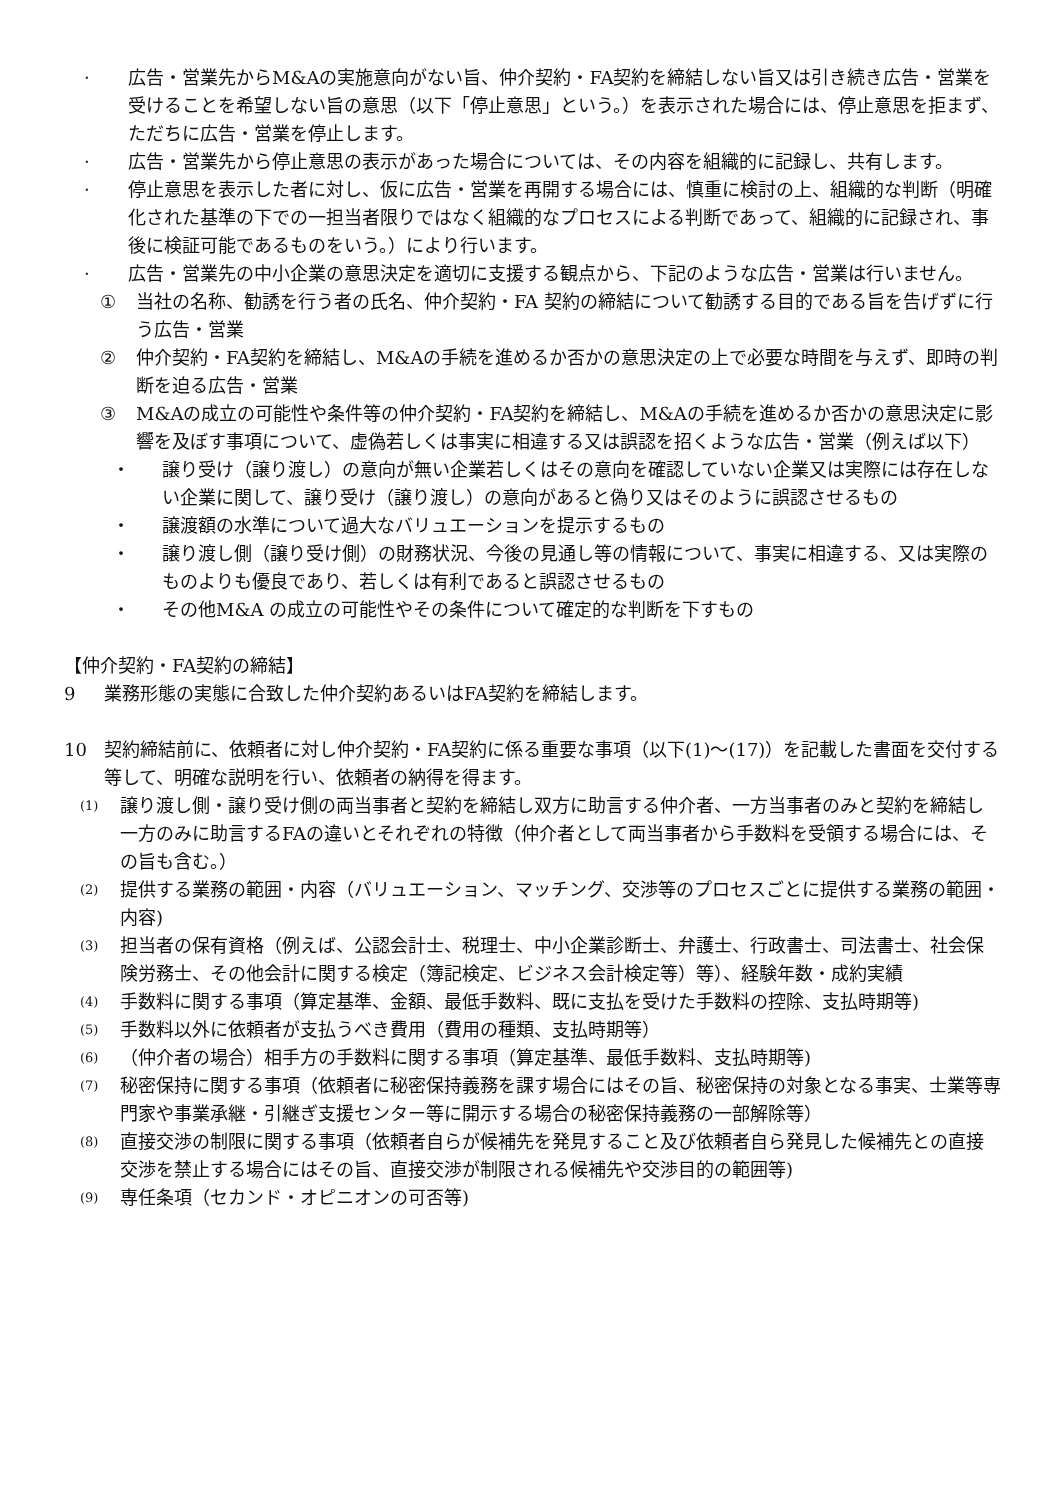· 広告・営業先からM&Aの実施意向がない旨、仲介契約・FA契約を締結しない旨又は引き続き広告・営業を受けることを希望しない旨の意思（以下「停止意思」という。）を表示された場合には、停止意思を拒まず、ただちに広告・営業を停止します。
· 広告・営業先から停止意思の表示があった場合については、その内容を組織的に記録し、共有します。
· 停止意思を表示した者に対し、仮に広告・営業を再開する場合には、慎重に検討の上、組織的な判断（明確化された基準の下での一担当者限りではなく組織的なプロセスによる判断であって、組織的に記録され、事後に検証可能であるものをいう。）により行います。
· 広告・営業先の中小企業の意思決定を適切に支援する観点から、下記のような広告・営業は行いません。
① 当社の名称、勧誘を行う者の氏名、仲介契約・FA 契約の締結について勧誘する目的である旨を告げずに行う広告・営業
② 仲介契約・FA契約を締結し、M&Aの手続を進めるか否かの意思決定の上で必要な時間を与えず、即時の判断を迫る広告・営業
③ M&Aの成立の可能性や条件等の仲介契約・FA契約を締結し、M&Aの手続を進めるか否かの意思決定に影響を及ぼす事項について、虚偽若しくは事実に相違する又は誤認を招くような広告・営業（例えば以下）
・ 譲り受け（譲り渡し）の意向が無い企業若しくはその意向を確認していない企業又は実際には存在しない企業に関して、譲り受け（譲り渡し）の意向があると偽り又はそのように誤認させるもの
・ 譲渡額の水準について過大なバリュエーションを提示するもの
・ 譲り渡し側（譲り受け側）の財務状況、今後の見通し等の情報について、事実に相違する、又は実際のものよりも優良であり、若しくは有利であると誤認させるもの
・ その他M&A の成立の可能性やその条件について確定的な判断を下すもの
【仲介契約・FA契約の締結】
9 業務形態の実態に合致した仲介契約あるいはFA契約を締結します。
10 契約締結前に、依頼者に対し仲介契約・FA契約に係る重要な事項（以下(1)～(17)）を記載した書面を交付する等して、明確な説明を行い、依頼者の納得を得ます。
(1) 譲り渡し側・譲り受け側の両当事者と契約を締結し双方に助言する仲介者、一方当事者のみと契約を締結し一方のみに助言するFAの違いとそれぞれの特徴（仲介者として両当事者から手数料を受領する場合には、その旨も含む。）
(2) 提供する業務の範囲・内容（バリュエーション、マッチング、交渉等のプロセスごとに提供する業務の範囲・内容)
(3) 担当者の保有資格（例えば、公認会計士、税理士、中小企業診断士、弁護士、行政書士、司法書士、社会保険労務士、その他会計に関する検定（簿記検定、ビジネス会計検定等）等）、経験年数・成約実績
(4) 手数料に関する事項（算定基準、金額、最低手数料、既に支払を受けた手数料の控除、支払時期等)
(5) 手数料以外に依頼者が支払うべき費用（費用の種類、支払時期等）
(6) （仲介者の場合）相手方の手数料に関する事項（算定基準、最低手数料、支払時期等)
(7) 秘密保持に関する事項（依頼者に秘密保持義務を課す場合にはその旨、秘密保持の対象となる事実、士業等専門家や事業承継・引継ぎ支援センター等に開示する場合の秘密保持義務の一部解除等）
(8) 直接交渉の制限に関する事項（依頼者自らが候補先を発見すること及び依頼者自ら発見した候補先との直接交渉を禁止する場合にはその旨、直接交渉が制限される候補先や交渉目的の範囲等)
(9) 専任条項（セカンド・オピニオンの可否等)